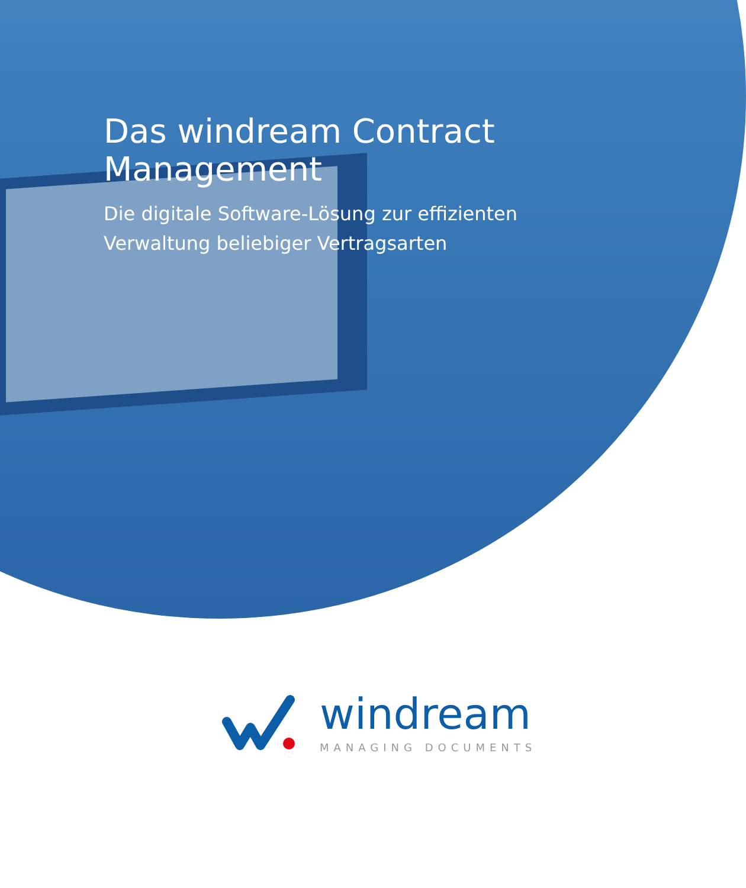Das windream Contract
Management
Die digitale Software-Lösung zur effizienten
Verwaltung beliebiger Vertragsarten
windream
MANAGING DOCUMENTS